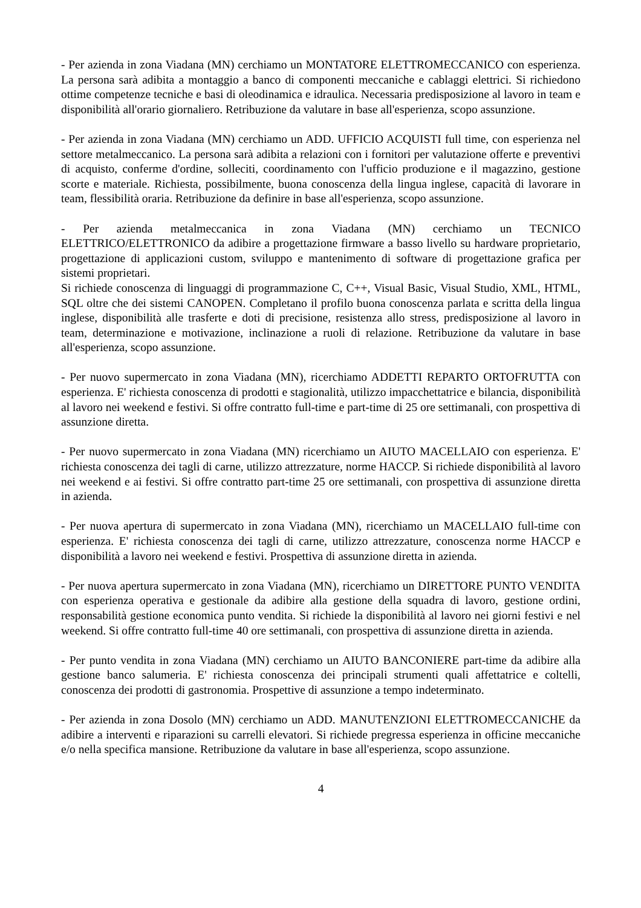- Per azienda in zona Viadana (MN) cerchiamo un MONTATORE ELETTROMECCANICO con esperienza. La persona sarà adibita a montaggio a banco di componenti meccaniche e cablaggi elettrici. Si richiedono ottime competenze tecniche e basi di oleodinamica e idraulica. Necessaria predisposizione al lavoro in team e disponibilità all'orario giornaliero. Retribuzione da valutare in base all'esperienza, scopo assunzione.
- Per azienda in zona Viadana (MN) cerchiamo un ADD. UFFICIO ACQUISTI full time, con esperienza nel settore metalmeccanico. La persona sarà adibita a relazioni con i fornitori per valutazione offerte e preventivi di acquisto, conferme d'ordine, solleciti, coordinamento con l'ufficio produzione e il magazzino, gestione scorte e materiale. Richiesta, possibilmente, buona conoscenza della lingua inglese, capacità di lavorare in team, flessibilità oraria. Retribuzione da definire in base all'esperienza, scopo assunzione.
- Per azienda metalmeccanica in zona Viadana (MN) cerchiamo un TECNICO ELETTRICO/ELETTRONICO da adibire a progettazione firmware a basso livello su hardware proprietario, progettazione di applicazioni custom, sviluppo e mantenimento di software di progettazione grafica per sistemi proprietari.
Si richiede conoscenza di linguaggi di programmazione C, C++, Visual Basic, Visual Studio, XML, HTML, SQL oltre che dei sistemi CANOPEN. Completano il profilo buona conoscenza parlata e scritta della lingua inglese, disponibilità alle trasferte e doti di precisione, resistenza allo stress, predisposizione al lavoro in team, determinazione e motivazione, inclinazione a ruoli di relazione. Retribuzione da valutare in base all'esperienza, scopo assunzione.
- Per nuovo supermercato in zona Viadana (MN), ricerchiamo ADDETTI REPARTO ORTOFRUTTA con esperienza. E' richiesta conoscenza di prodotti e stagionalità, utilizzo impacchettatrice e bilancia, disponibilità al lavoro nei weekend e festivi. Si offre contratto full-time e part-time di 25 ore settimanali, con prospettiva di assunzione diretta.
- Per nuovo supermercato in zona Viadana (MN) ricerchiamo un AIUTO MACELLAIO con esperienza. E' richiesta conoscenza dei tagli di carne, utilizzo attrezzature, norme HACCP. Si richiede disponibilità al lavoro nei weekend e ai festivi. Si offre contratto part-time 25 ore settimanali, con prospettiva di assunzione diretta in azienda.
- Per nuova apertura di supermercato in zona Viadana (MN), ricerchiamo un MACELLAIO full-time con esperienza. E' richiesta conoscenza dei tagli di carne, utilizzo attrezzature, conoscenza norme HACCP e disponibilità a lavoro nei weekend e festivi. Prospettiva di assunzione diretta in azienda.
- Per nuova apertura supermercato in zona Viadana (MN), ricerchiamo un DIRETTORE PUNTO VENDITA con esperienza operativa e gestionale da adibire alla gestione della squadra di lavoro, gestione ordini, responsabilità gestione economica punto vendita. Si richiede la disponibilità al lavoro nei giorni festivi e nel weekend. Si offre contratto full-time 40 ore settimanali, con prospettiva di assunzione diretta in azienda.
- Per punto vendita in zona Viadana (MN) cerchiamo un AIUTO BANCONIERE part-time da adibire alla gestione banco salumeria. E' richiesta conoscenza dei principali strumenti quali affettatrice e coltelli, conoscenza dei prodotti di gastronomia. Prospettive di assunzione a tempo indeterminato.
- Per azienda in zona Dosolo (MN) cerchiamo un ADD. MANUTENZIONI ELETTROMECCANICHE da adibire a interventi e riparazioni su carrelli elevatori. Si richiede pregressa esperienza in officine meccaniche e/o nella specifica mansione. Retribuzione da valutare in base all'esperienza, scopo assunzione.
4